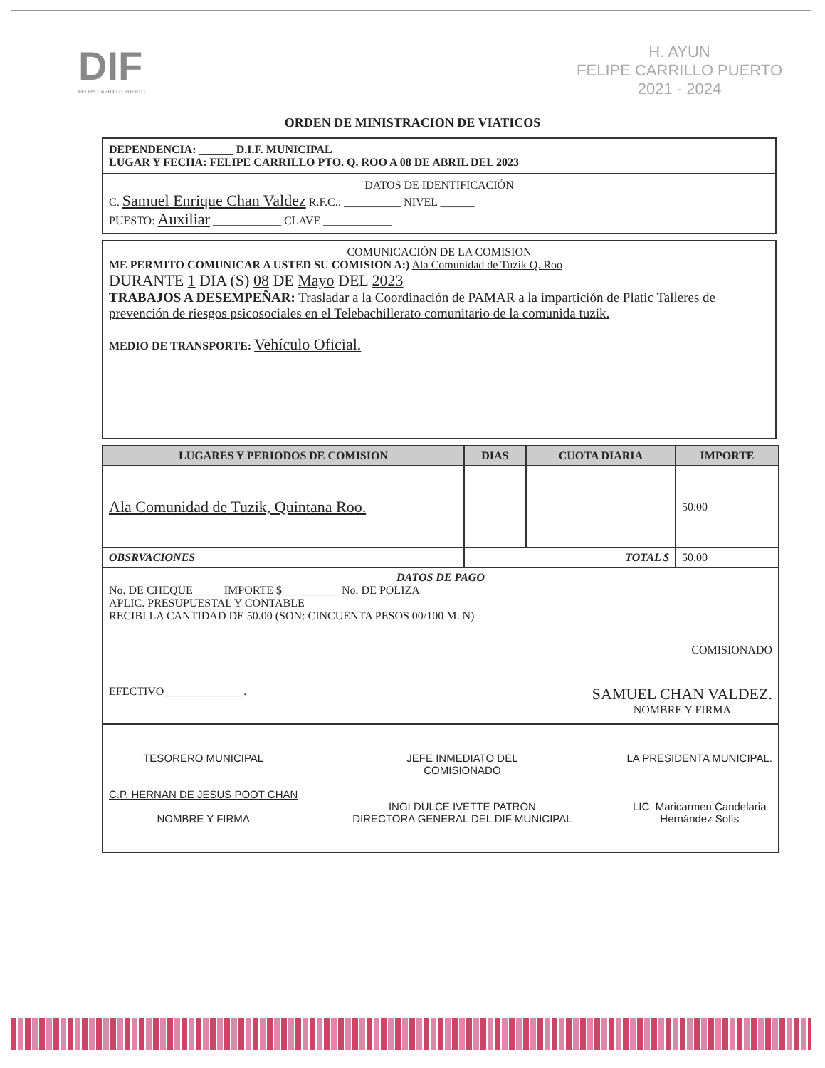DIF
FELIPE CARRILLO PUERTO
H. AYUN
FELIPE CARRILLO PUERTO
2021 - 2024
ORDEN DE MINISTRACION DE VIATICOS
DEPENDENCIA: ______ D.I.F. MUNICIPAL
LUGAR Y FECHA: FELIPE CARRILLO PTO. Q. ROO A 08 DE ABRIL DEL 2023
DATOS DE IDENTIFICACIÓN
C. Samuel Enrique Chan Valdez R.F.C.: __________ NIVEL ______
PUESTO: Auxiliar ____________ CLAVE ____________
COMUNICACIÓN DE LA COMISION
ME PERMITO COMUNICAR A USTED SU COMISION A:) Ala Comunidad de Tuzik Q. Roo
DURANTE 1 DIA (S) 08 DE Mayo DEL 2023
TRABAJOS A DESEMPEÑAR: Trasladar a la Coordinación de PAMAR a la impartición de Platic Talleres de prevención de riesgos psicosociales en el Telebachillerato comunitario de la comunida tuzik.
MEDIO DE TRANSPORTE: Vehículo Oficial.
| LUGARES Y PERIODOS DE COMISION | DIAS | CUOTA DIARIA | IMPORTE |
| --- | --- | --- | --- |
| Ala Comunidad de Tuzik, Quintana Roo. | | | 50.00 |
| OBSRVACIONES | TOTAL $ | | 50.00 |
| DATOS DE PAGO No. DE CHEQUE_____ IMPORTE $__________ No. DE POLIZA APLIC. PRESUPUESTAL Y CONTABLE RECIBI LA CANTIDAD DE 50.00 (SON: CINCUENTA PESOS 00/100 M. N) COMISIONADO EFECTIVO______________. SAMUEL CHAN VALDEZ. NOMBRE Y FIRMA | | | |
| TESORERO MUNICIPAL C.P. HERNAN DE JESUS POOT CHAN NOMBRE Y FIRMA JEFE INMEDIATO DEL COMISIONADO INGI DULCE IVETTE PATRON DIRECTORA GENERAL DEL DIF MUNICIPAL LA PRESIDENTA MUNICIPAL. LIC. Maricarmen Candelaria Hernández Solís | | | |